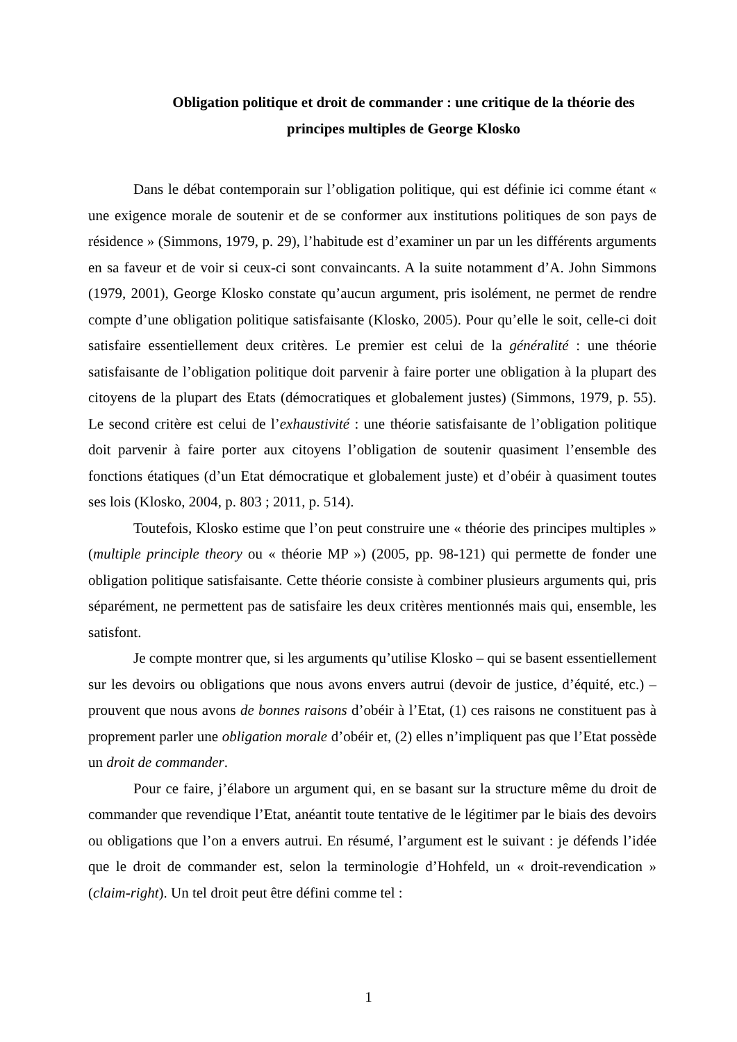Obligation politique et droit de commander : une critique de la théorie des principes multiples de George Klosko
Dans le débat contemporain sur l’obligation politique, qui est définie ici comme étant « une exigence morale de soutenir et de se conformer aux institutions politiques de son pays de résidence » (Simmons, 1979, p. 29), l’habitude est d’examiner un par un les différents arguments en sa faveur et de voir si ceux-ci sont convaincants. A la suite notamment d’A. John Simmons (1979, 2001), George Klosko constate qu’aucun argument, pris isolément, ne permet de rendre compte d’une obligation politique satisfaisante (Klosko, 2005). Pour qu’elle le soit, celle-ci doit satisfaire essentiellement deux critères. Le premier est celui de la généralité : une théorie satisfaisante de l’obligation politique doit parvenir à faire porter une obligation à la plupart des citoyens de la plupart des Etats (démocratiques et globalement justes) (Simmons, 1979, p. 55). Le second critère est celui de l’exhaustivité : une théorie satisfaisante de l’obligation politique doit parvenir à faire porter aux citoyens l’obligation de soutenir quasiment l’ensemble des fonctions étatiques (d’un Etat démocratique et globalement juste) et d’obéir à quasiment toutes ses lois (Klosko, 2004, p. 803 ; 2011, p. 514).
Toutefois, Klosko estime que l’on peut construire une « théorie des principes multiples » (multiple principle theory ou « théorie MP ») (2005, pp. 98-121) qui permette de fonder une obligation politique satisfaisante. Cette théorie consiste à combiner plusieurs arguments qui, pris séparément, ne permettent pas de satisfaire les deux critères mentionnés mais qui, ensemble, les satisfont.
Je compte montrer que, si les arguments qu’utilise Klosko – qui se basent essentiellement sur les devoirs ou obligations que nous avons envers autrui (devoir de justice, d’équité, etc.) – prouvent que nous avons de bonnes raisons d’obéir à l’Etat, (1) ces raisons ne constituent pas à proprement parler une obligation morale d’obéir et, (2) elles n’impliquent pas que l’Etat possède un droit de commander.
Pour ce faire, j’élabore un argument qui, en se basant sur la structure même du droit de commander que revendique l’Etat, anéantit toute tentative de le légitimer par le biais des devoirs ou obligations que l’on a envers autrui. En résumé, l’argument est le suivant : je défends l’idée que le droit de commander est, selon la terminologie d’Hohfeld, un « droit-revendication » (claim-right). Un tel droit peut être défini comme tel :
1